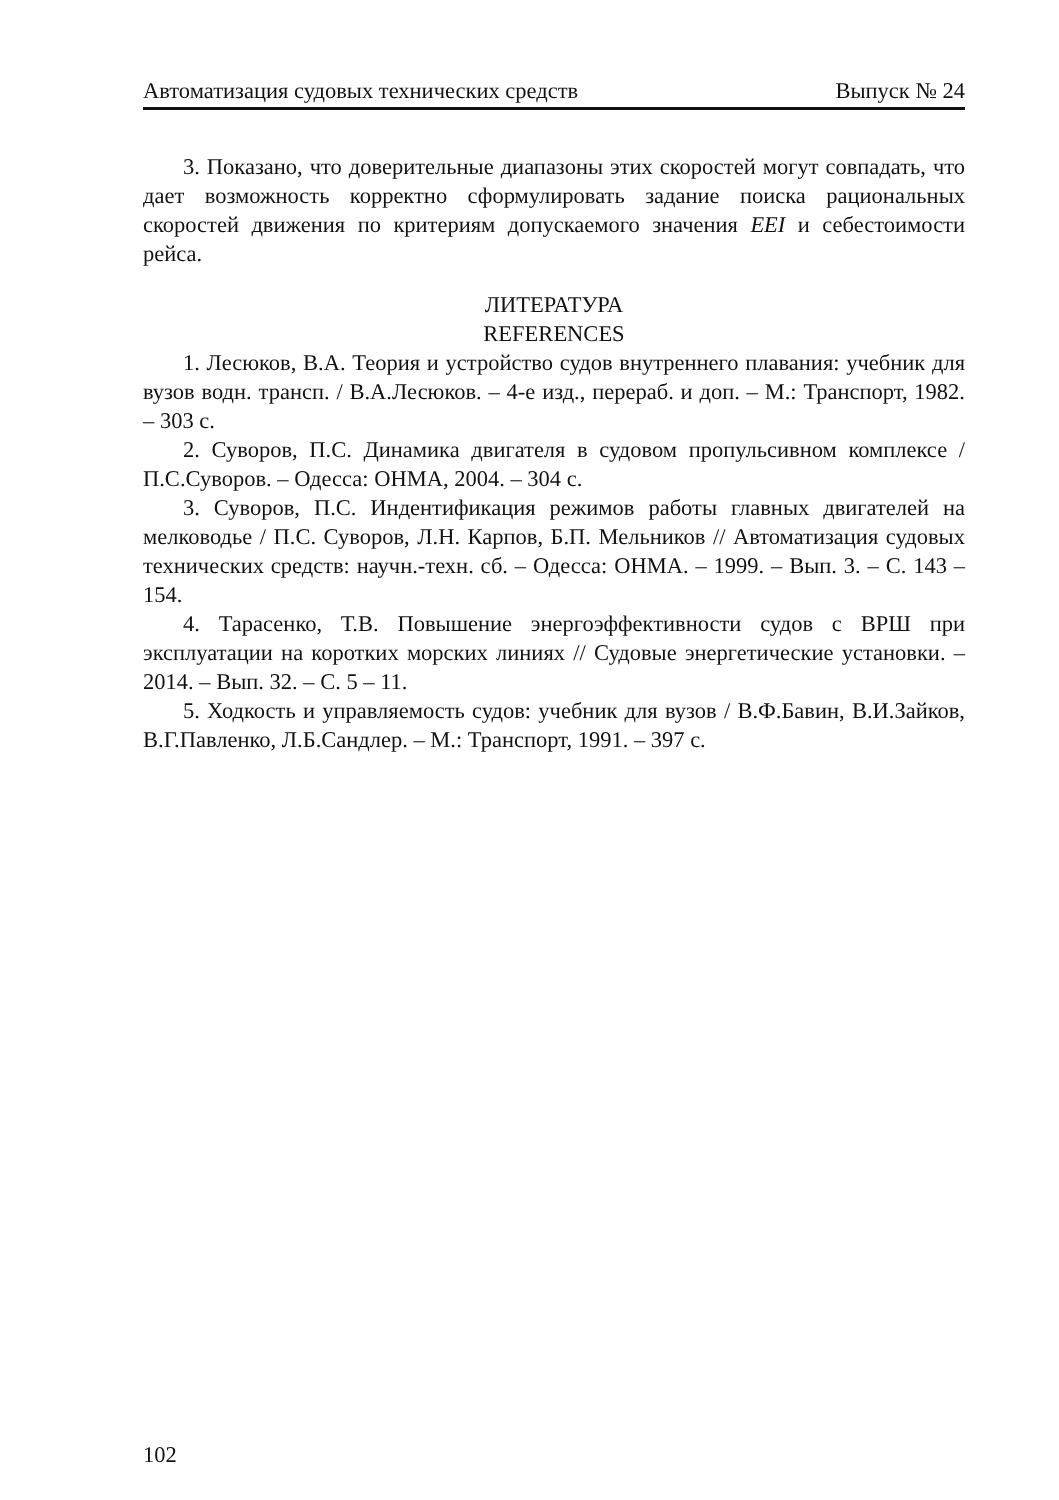Автоматизация судовых технических средств Выпуск № 24
3. Показано, что доверительные диапазоны этих скоростей могут совпадать, что дает возможность корректно сформулировать задание поиска рациональных скоростей движения по критериям допускаемого значения EEI и себестоимости рейса.
ЛИТЕРАТУРА
REFERENCES
1. Лесюков, В.А. Теория и устройство судов внутреннего плавания: учебник для вузов водн. трансп. / В.А.Лесюков. – 4-е изд., перераб. и доп. – М.: Транспорт, 1982. – 303 с.
2. Суворов, П.С. Динамика двигателя в судовом пропульсивном комплексе / П.С.Суворов. – Одесса: ОНМА, 2004. – 304 с.
3. Суворов, П.С. Индентификация режимов работы главных двигателей на мелководье / П.С. Суворов, Л.Н. Карпов, Б.П. Мельников // Автоматизация судовых технических средств: научн.-техн. сб. – Одесса: ОНМА. – 1999. – Вып. 3. – С. 143 – 154.
4. Тарасенко, Т.В. Повышение энергоэффективности судов с ВРШ при эксплуатации на коротких морских линиях // Судовые энергетические установки. – 2014. – Вып. 32. – С. 5 – 11.
5. Ходкость и управляемость судов: учебник для вузов / В.Ф.Бавин, В.И.Зайков, В.Г.Павленко, Л.Б.Сандлер. – М.: Транспорт, 1991. – 397 с.
102